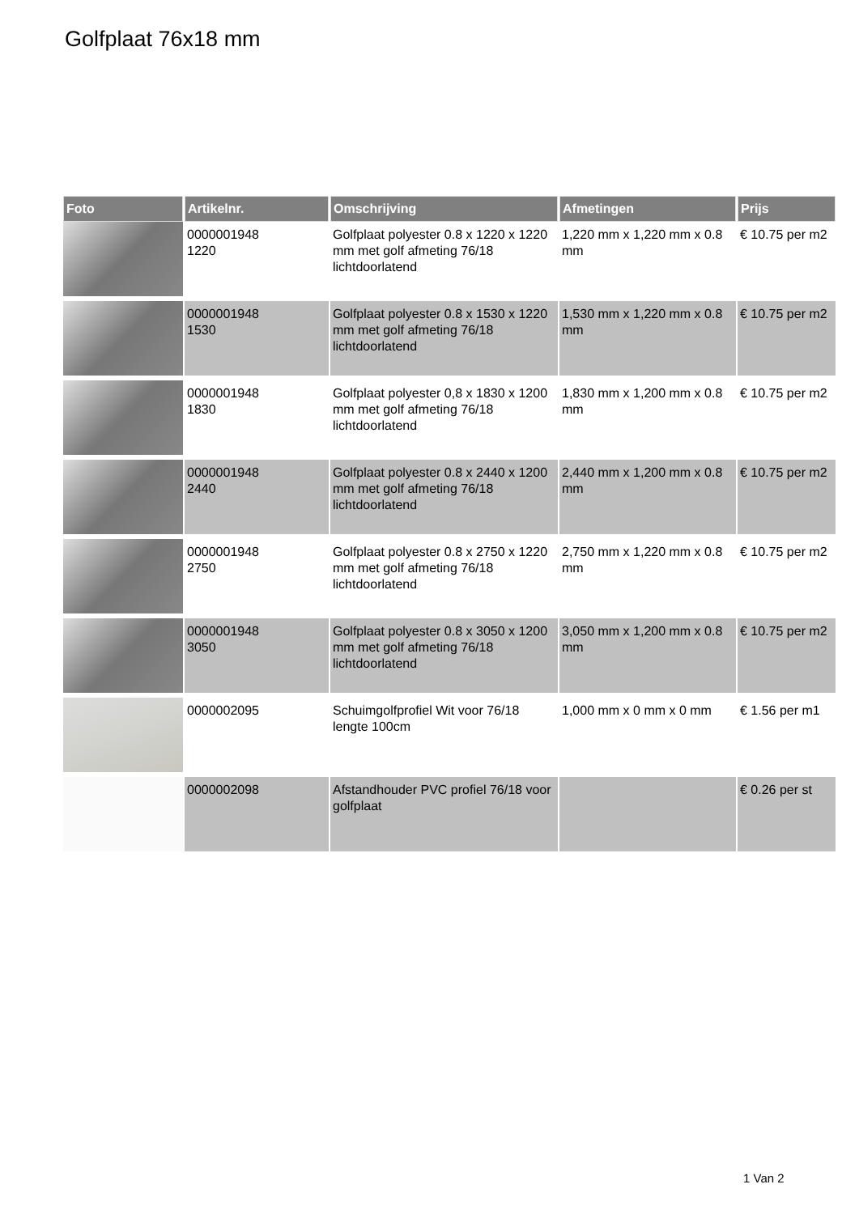Golfplaat 76x18 mm
| Foto | Artikelnr. | Omschrijving | Afmetingen | Prijs |
| --- | --- | --- | --- | --- |
| | 0000001948 1220 | Golfplaat polyester 0.8 x 1220 x 1220 mm met golf afmeting 76/18 lichtdoorlatend | 1,220 mm x 1,220 mm x 0.8 mm | € 10.75 per m2 |
| | 0000001948 1530 | Golfplaat polyester 0.8 x 1530 x 1220 mm met golf afmeting 76/18 lichtdoorlatend | 1,530 mm x 1,220 mm x 0.8 mm | € 10.75 per m2 |
| | 0000001948 1830 | Golfplaat polyester 0,8 x 1830 x 1200 mm met golf afmeting 76/18 lichtdoorlatend | 1,830 mm x 1,200 mm x 0.8 mm | € 10.75 per m2 |
| | 0000001948 2440 | Golfplaat polyester 0.8 x 2440 x 1200 mm met golf afmeting 76/18 lichtdoorlatend | 2,440 mm x 1,200 mm x 0.8 mm | € 10.75 per m2 |
| | 0000001948 2750 | Golfplaat polyester 0.8 x 2750 x 1220 mm met golf afmeting 76/18 lichtdoorlatend | 2,750 mm x 1,220 mm x 0.8 mm | € 10.75 per m2 |
| | 0000001948 3050 | Golfplaat polyester 0.8 x 3050 x 1200 mm met golf afmeting 76/18 lichtdoorlatend | 3,050 mm x 1,200 mm x 0.8 mm | € 10.75 per m2 |
| | 0000002095 | Schuimgolfprofiel Wit voor 76/18 lengte 100cm | 1,000 mm x 0 mm x 0 mm | € 1.56 per m1 |
| | 0000002098 | Afstandhouder PVC profiel 76/18 voor golfplaat | | € 0.26 per st |
1 Van 2